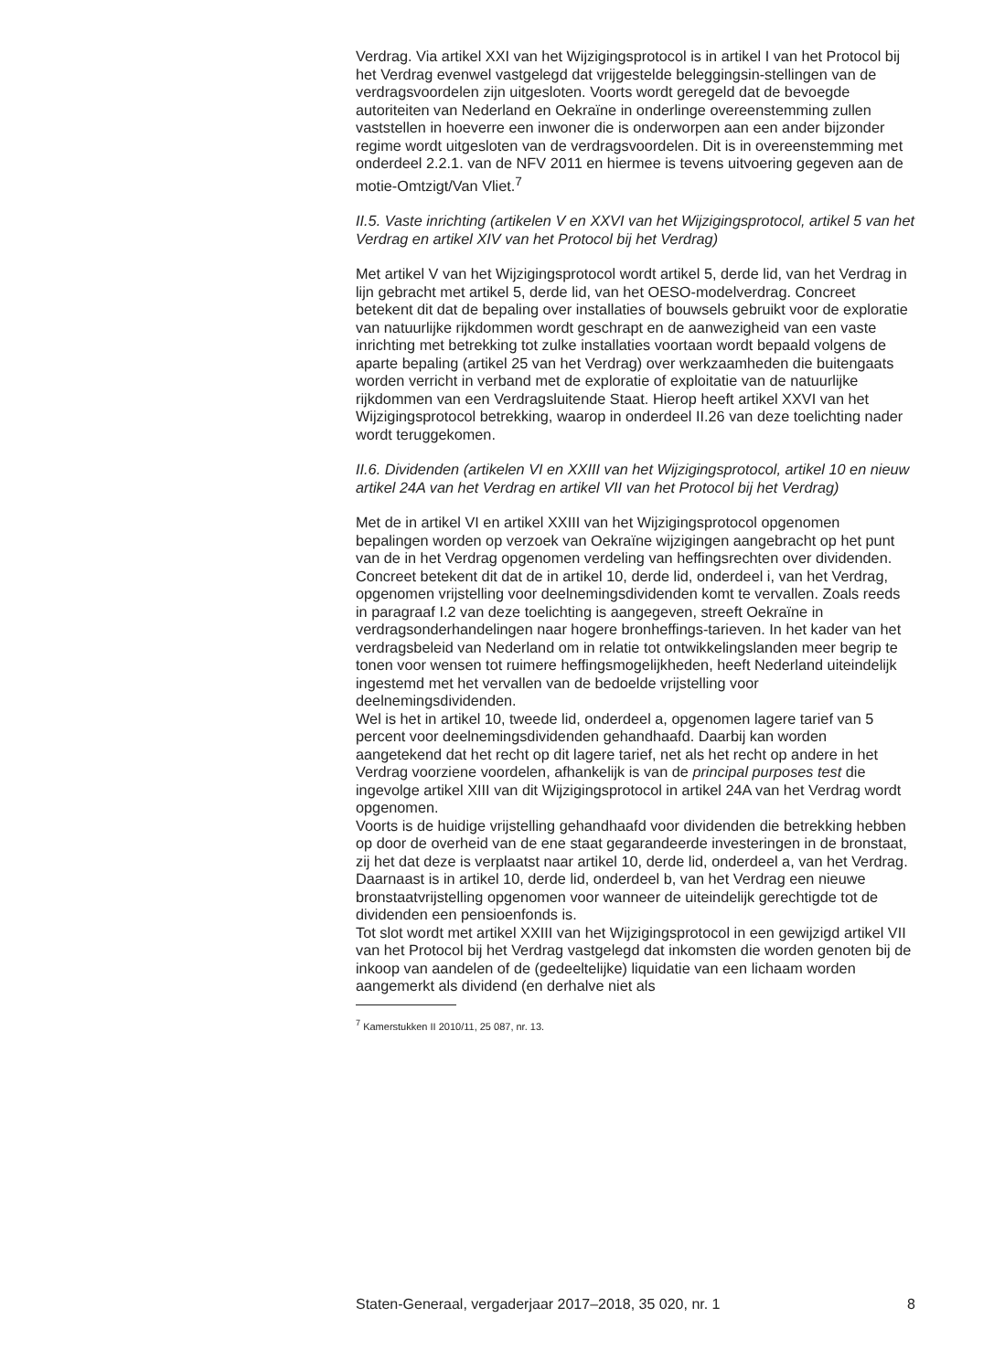Verdrag. Via artikel XXI van het Wijzigingsprotocol is in artikel I van het Protocol bij het Verdrag evenwel vastgelegd dat vrijgestelde beleggingsin-stellingen van de verdragsvoordelen zijn uitgesloten. Voorts wordt geregeld dat de bevoegde autoriteiten van Nederland en Oekraïne in onderlinge overeenstemming zullen vaststellen in hoeverre een inwoner die is onderworpen aan een ander bijzonder regime wordt uitgesloten van de verdragsvoordelen. Dit is in overeenstemming met onderdeel 2.2.1. van de NFV 2011 en hiermee is tevens uitvoering gegeven aan de motie-Omtzigt/Van Vliet.<sup>7</sup>
II.5. Vaste inrichting (artikelen V en XXVI van het Wijzigingsprotocol, artikel 5 van het Verdrag en artikel XIV van het Protocol bij het Verdrag)
Met artikel V van het Wijzigingsprotocol wordt artikel 5, derde lid, van het Verdrag in lijn gebracht met artikel 5, derde lid, van het OESO-modelverdrag. Concreet betekent dit dat de bepaling over installaties of bouwsels gebruikt voor de exploratie van natuurlijke rijkdommen wordt geschrapt en de aanwezigheid van een vaste inrichting met betrekking tot zulke installaties voortaan wordt bepaald volgens de aparte bepaling (artikel 25 van het Verdrag) over werkzaamheden die buitengaats worden verricht in verband met de exploratie of exploitatie van de natuurlijke rijkdommen van een Verdragsluitende Staat. Hierop heeft artikel XXVI van het Wijzigingsprotocol betrekking, waarop in onderdeel II.26 van deze toelichting nader wordt teruggekomen.
II.6. Dividenden (artikelen VI en XXIII van het Wijzigingsprotocol, artikel 10 en nieuw artikel 24A van het Verdrag en artikel VII van het Protocol bij het Verdrag)
Met de in artikel VI en artikel XXIII van het Wijzigingsprotocol opgenomen bepalingen worden op verzoek van Oekraïne wijzigingen aangebracht op het punt van de in het Verdrag opgenomen verdeling van heffingsrechten over dividenden.
Concreet betekent dit dat de in artikel 10, derde lid, onderdeel i, van het Verdrag, opgenomen vrijstelling voor deelnemingsdividenden komt te vervallen. Zoals reeds in paragraaf I.2 van deze toelichting is aangegeven, streeft Oekraïne in verdragsonderhandelingen naar hogere bronheffings-tarieven. In het kader van het verdragsbeleid van Nederland om in relatie tot ontwikkelingslanden meer begrip te tonen voor wensen tot ruimere heffingsmogelijkheden, heeft Nederland uiteindelijk ingestemd met het vervallen van de bedoelde vrijstelling voor deelnemingsdividenden.
Wel is het in artikel 10, tweede lid, onderdeel a, opgenomen lagere tarief van 5 percent voor deelnemingsdividenden gehandhaafd. Daarbij kan worden aangetekend dat het recht op dit lagere tarief, net als het recht op andere in het Verdrag voorziene voordelen, afhankelijk is van de principal purposes test die ingevolge artikel XIII van dit Wijzigingsprotocol in artikel 24A van het Verdrag wordt opgenomen.
Voorts is de huidige vrijstelling gehandhaafd voor dividenden die betrekking hebben op door de overheid van de ene staat gegarandeerde investeringen in de bronstaat, zij het dat deze is verplaatst naar artikel 10, derde lid, onderdeel a, van het Verdrag.
Daarnaast is in artikel 10, derde lid, onderdeel b, van het Verdrag een nieuwe bronstaatvrijstelling opgenomen voor wanneer de uiteindelijk gerechtigde tot de dividenden een pensioenfonds is.
Tot slot wordt met artikel XXIII van het Wijzigingsprotocol in een gewijzigd artikel VII van het Protocol bij het Verdrag vastgelegd dat inkomsten die worden genoten bij de inkoop van aandelen of de (gedeeltelijke) liquidatie van een lichaam worden aangemerkt als dividend (en derhalve niet als
<sup>7</sup> Kamerstukken II 2010/11, 25 087, nr. 13.
Staten-Generaal, vergaderjaar 2017–2018, 35 020, nr. 1 8